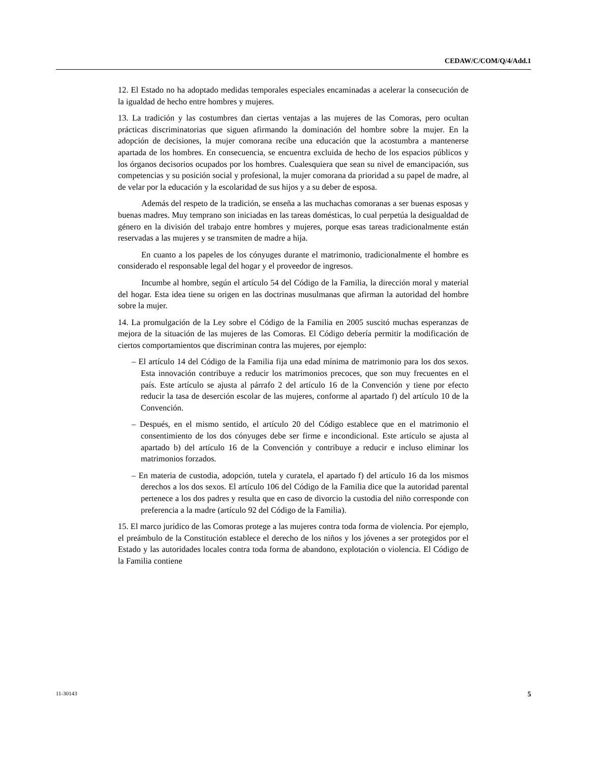CEDAW/C/COM/Q/4/Add.1
12. El Estado no ha adoptado medidas temporales especiales encaminadas a acelerar la consecución de la igualdad de hecho entre hombres y mujeres.
13. La tradición y las costumbres dan ciertas ventajas a las mujeres de las Comoras, pero ocultan prácticas discriminatorias que siguen afirmando la dominación del hombre sobre la mujer. En la adopción de decisiones, la mujer comorana recibe una educación que la acostumbra a mantenerse apartada de los hombres. En consecuencia, se encuentra excluida de hecho de los espacios públicos y los órganos decisorios ocupados por los hombres. Cualesquiera que sean su nivel de emancipación, sus competencias y su posición social y profesional, la mujer comorana da prioridad a su papel de madre, al de velar por la educación y la escolaridad de sus hijos y a su deber de esposa.
Además del respeto de la tradición, se enseña a las muchachas comoranas a ser buenas esposas y buenas madres. Muy temprano son iniciadas en las tareas domésticas, lo cual perpetúa la desigualdad de género en la división del trabajo entre hombres y mujeres, porque esas tareas tradicionalmente están reservadas a las mujeres y se transmiten de madre a hija.
En cuanto a los papeles de los cónyuges durante el matrimonio, tradicionalmente el hombre es considerado el responsable legal del hogar y el proveedor de ingresos.
Incumbe al hombre, según el artículo 54 del Código de la Familia, la dirección moral y material del hogar. Esta idea tiene su origen en las doctrinas musulmanas que afirman la autoridad del hombre sobre la mujer.
14. La promulgación de la Ley sobre el Código de la Familia en 2005 suscitó muchas esperanzas de mejora de la situación de las mujeres de las Comoras. El Código debería permitir la modificación de ciertos comportamientos que discriminan contra las mujeres, por ejemplo:
– El artículo 14 del Código de la Familia fija una edad mínima de matrimonio para los dos sexos. Esta innovación contribuye a reducir los matrimonios precoces, que son muy frecuentes en el país. Este artículo se ajusta al párrafo 2 del artículo 16 de la Convención y tiene por efecto reducir la tasa de deserción escolar de las mujeres, conforme al apartado f) del artículo 10 de la Convención.
– Después, en el mismo sentido, el artículo 20 del Código establece que en el matrimonio el consentimiento de los dos cónyuges debe ser firme e incondicional. Este artículo se ajusta al apartado b) del artículo 16 de la Convención y contribuye a reducir e incluso eliminar los matrimonios forzados.
– En materia de custodia, adopción, tutela y curatela, el apartado f) del artículo 16 da los mismos derechos a los dos sexos. El artículo 106 del Código de la Familia dice que la autoridad parental pertenece a los dos padres y resulta que en caso de divorcio la custodia del niño corresponde con preferencia a la madre (artículo 92 del Código de la Familia).
15. El marco jurídico de las Comoras protege a las mujeres contra toda forma de violencia. Por ejemplo, el preámbulo de la Constitución establece el derecho de los niños y los jóvenes a ser protegidos por el Estado y las autoridades locales contra toda forma de abandono, explotación o violencia. El Código de la Familia contiene
11-30143 5